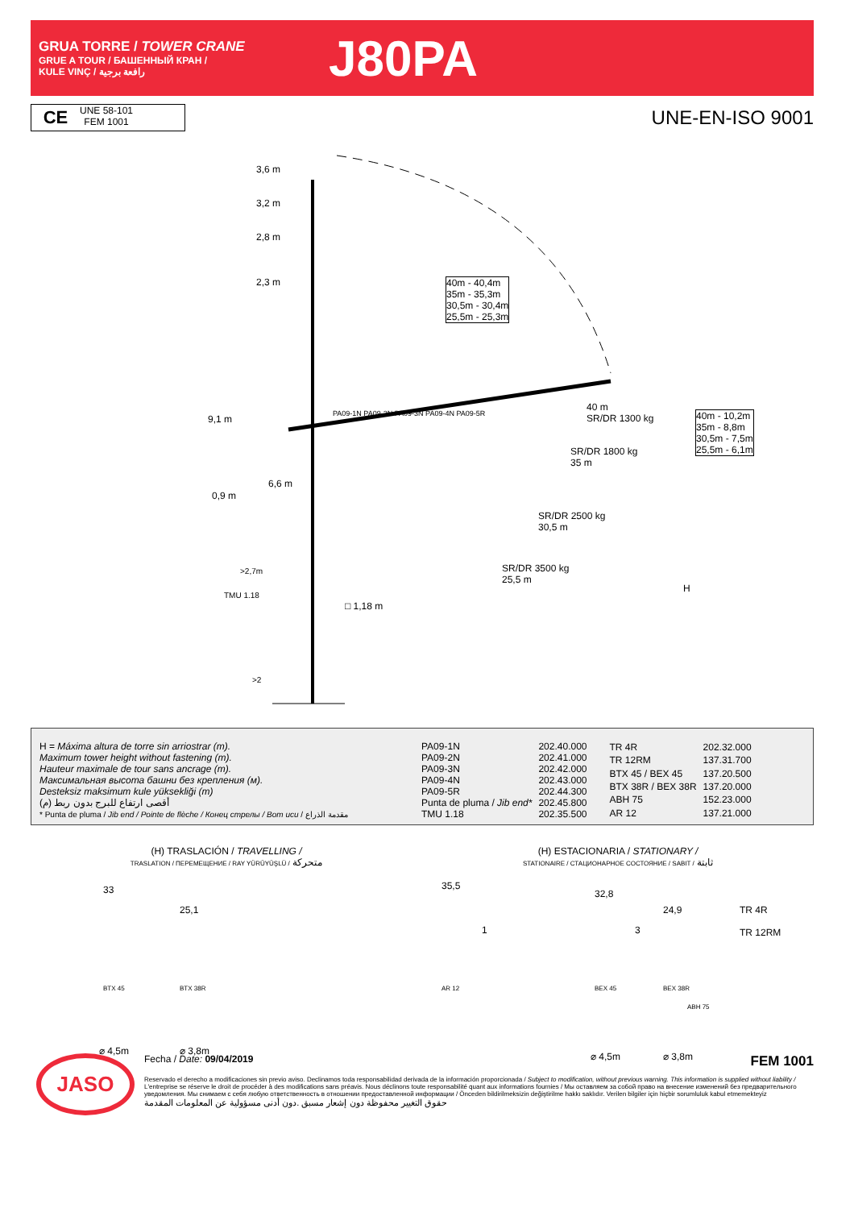GRUA TORRE / TOWER CRANE
GRUE A TOUR / БАШЕННЫЙ КРАН /
KULE VINÇ / رافعة برجية
J80PA
CE
UNE 58-101
FEM 1001
UNE-EN-ISO 9001
3,6 m
3,2 m
2,8 m
2,3 m
40m - 40,4m
35m - 35,3m
30,5m - 30,4m
25,5m - 25,3m
PA09-1N PA09-2N PA09-3N PA09-4N PA09-5R
40 m
SR/DR 1300 kg
40m - 10,2m
35m - 8,8m
30,5m - 7,5m
25,5m - 6,1m
SR/DR 1800 kg
35 m
SR/DR 2500 kg
30,5 m
SR/DR 3500 kg
25,5 m
9,1 m
0,9 m
6,6 m
>2,7m
TMU 1.18
□ 1,18 m
>2
H
H = Máxima altura de torre sin arriostrar (m).
Maximum tower height without fastening (m).
Hauteur maximale de tour sans ancrage (m).
Максимальная высота башни без крепления (м).
Desteksiz maksimum kule yüksekliği (m)
أقصى ارتفاع للبرج بدون ربط (م)
* Punta de pluma / Jib end / Pointe de flèche / Конец стрелы / Bom ucu / مقدمة الذراع
| PA09-1N | 202.40.000 |
| PA09-2N | 202.41.000 |
| PA09-3N | 202.42.000 |
| PA09-4N | 202.43.000 |
| PA09-5R | 202.44.300 |
| Punta de pluma / Jib end* | 202.45.800 |
| TMU 1.18 | 202.35.500 |
| TR 4R | 202.32.000 |
| TR 12RM | 137.31.700 |
| BTX 45 / BEX 45 | 137.20.500 |
| BTX 38R / BEX 38R | 137.20.000 |
| ABH 75 | 152.23.000 |
| AR 12 | 137.21.000 |
(H) TRASLACIÓN / TRAVELLING /
TRASLATION / ПЕРЕМЕЩЕНИЕ / RAY YÜRÜYÜŞLÜ / متحركة
(H) ESTACIONARIA / STATIONARY /
STATIONAIRE / СТАЦИОНАРНОЕ СОСТОЯНИЕ / SABIT / ثابتة
33
25,1
BTX 45 BTX 38R
⌀ 4,5m ⌀ 3,8m
35,5
32,8
24,9
1 3
AR 12 BEX 45 BEX 38R
ABH 75
⌀ 4,5m ⌀ 3,8m
TR 4R
TR 12RM
JASO
Fecha / Date: 09/04/2019 FEM 1001
Reservado el derecho a modificaciones sin previo aviso. Declinamos toda responsabilidad derivada de la información proporcionada / Subject to modification, without previous warning. This information is supplied without liability / L'entreprise se réserve le droit de procéder à des modifications sans préavis. Nous déclinons toute responsabilité quant aux informations fournies / Мы оставляем за собой право на внесение изменений без предварительного уведомления. Мы снимаем с себя любую ответственность в отношении предоставленной информации / Önceden bildirilmeksizin değiştirilme hakkı saklıdır. Verilen bilgiler için hiçbir sorumluluk kabul etmemekteyiz
حقوق التغيير محفوظة دون إشعار مسبق .دون أدنى مسؤولية عن المعلومات المقدمة